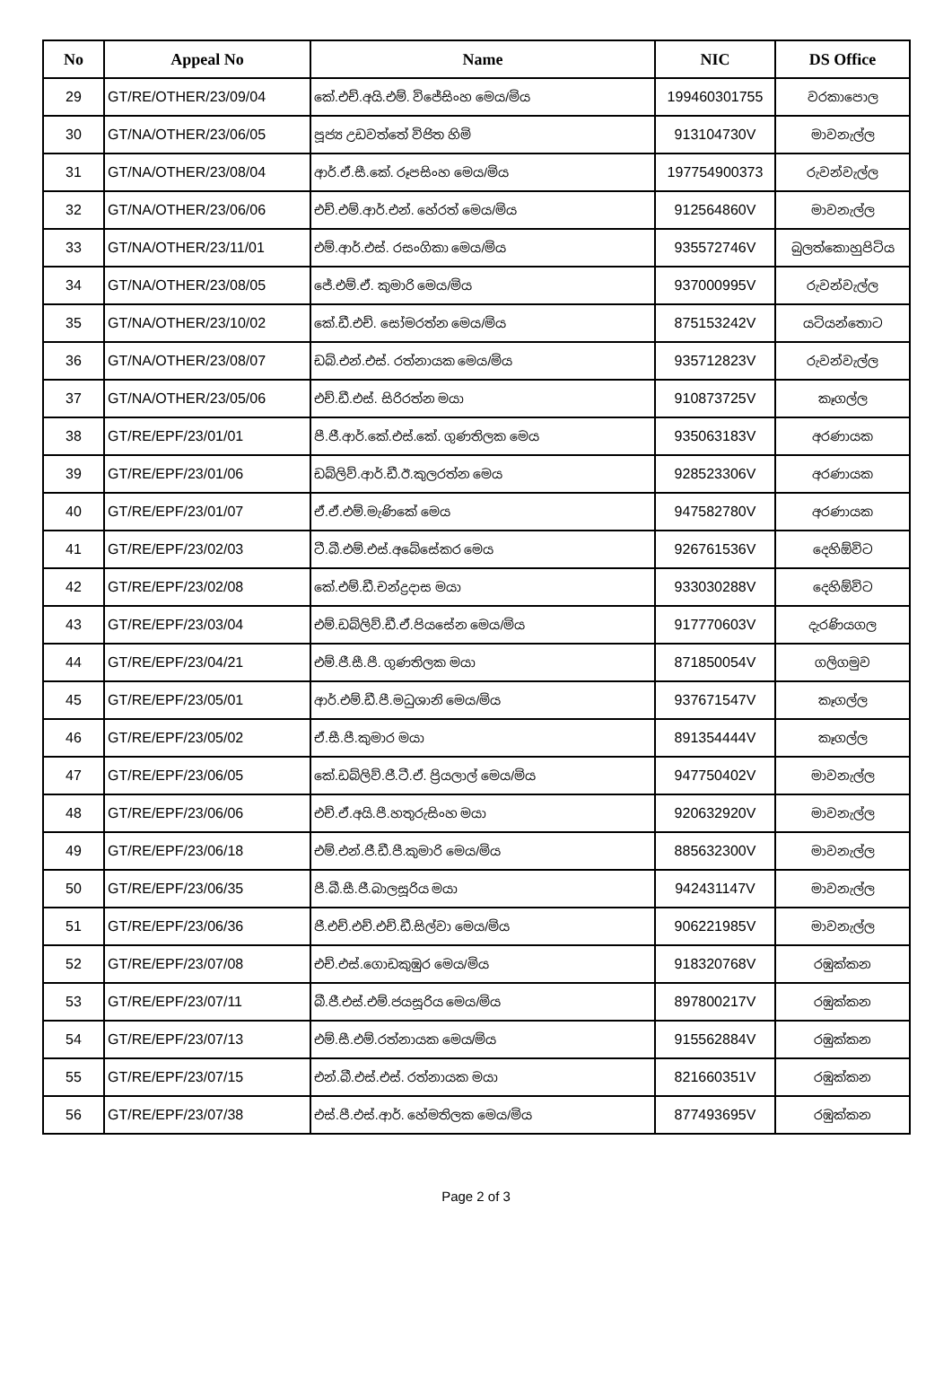| No | Appeal No | Name | NIC | DS Office |
| --- | --- | --- | --- | --- |
| 29 | GT/RE/OTHER/23/09/04 | කේ.එච්.අයි.එම්. විජේසිංහ මෙය/මිය | 199460301755 | වරකාපොල |
| 30 | GT/NA/OTHER/23/06/05 | පූජ්‍ය උඩවත්තේ විජිත හිමි | 913104730V | මාවනැල්ල |
| 31 | GT/NA/OTHER/23/08/04 | ආර්.ඒ.සී.කේ. රූපසිංහ මෙය/මිය | 197754900373 | රුවන්වැල්ල |
| 32 | GT/NA/OTHER/23/06/06 | එච්.එම්.ආර්.එන්. හේරත් මෙය/මිය | 912564860V | මාවනැල්ල |
| 33 | GT/NA/OTHER/23/11/01 | එම්.ආර්.එස්. රසංගිකා මෙය/මිය | 935572746V | බුලත්කොහුපිටිය |
| 34 | GT/NA/OTHER/23/08/05 | ජේ.එම්.ඒ. කුමාරි මෙය/මිය | 937000995V | රුවන්වැල්ල |
| 35 | GT/NA/OTHER/23/10/02 | කේ.ඩී.එච්. සෝමරත්න මෙය/මිය | 875153242V | යටියන්තොට |
| 36 | GT/NA/OTHER/23/08/07 | ඩබ්.එන්.එස්. රත්නායක මෙය/මිය | 935712823V | රුවන්වැල්ල |
| 37 | GT/NA/OTHER/23/05/06 | එච්.ඩී.එස්. සිරිරත්න මයා | 910873725V | කෑගල්ල |
| 38 | GT/RE/EPF/23/01/01 | පී.ජී.ආර්.කේ.එස්.කේ. ගුණතිලක මෙය | 935063183V | අරණායක |
| 39 | GT/RE/EPF/23/01/06 | ඩබ්ලිව්.ආර්.ඩී.ඊ.කුලරත්න මෙය | 928523306V | අරණායක |
| 40 | GT/RE/EPF/23/01/07 | ඒ.ඒ.එම්.මැණිකේ මෙය | 947582780V | අරණායක |
| 41 | GT/RE/EPF/23/02/03 | ටී.බී.එම්.එස්.අබේසේකර මෙය | 926761536V | දෙහිඕවිට |
| 42 | GT/RE/EPF/23/02/08 | කේ.එම්.ඩී.චන්ද්‍රදාස මයා | 933030288V | දෙහිඕවිට |
| 43 | GT/RE/EPF/23/03/04 | එම්.ඩබ්ලිව්.ඩී.ඒ.පියසේන මෙය/මිය | 917770603V | දැරණියගල |
| 44 | GT/RE/EPF/23/04/21 | එම්.ජී.සී.පී. ගුණතිලක මයා | 871850054V | ගලිගමුව |
| 45 | GT/RE/EPF/23/05/01 | ආර්.එම්.ඩී.පී.මධුශානි මෙය/මිය | 937671547V | කෑගල්ල |
| 46 | GT/RE/EPF/23/05/02 | ඒ.සී.පී.කුමාර මයා | 891354444V | කෑගල්ල |
| 47 | GT/RE/EPF/23/06/05 | කේ.ඩබ්ලිව්.ජී.ටී.ඒ. ප්‍රියලාල් මෙය/මිය | 947750402V | මාවනැල්ල |
| 48 | GT/RE/EPF/23/06/06 | එච්.ඒ.අයි.පී.හතුරුසිංහ මයා | 920632920V | මාවනැල්ල |
| 49 | GT/RE/EPF/23/06/18 | එම්.එන්.ජී.ඩී.පී.කුමාරි මෙය/මිය | 885632300V | මාවනැල්ල |
| 50 | GT/RE/EPF/23/06/35 | පී.බී.සී.ජී.බාලසූරිය මයා | 942431147V | මාවනැල්ල |
| 51 | GT/RE/EPF/23/06/36 | ජී.එච්.එච්.එච්.ඩී.සිල්වා මෙය/මිය | 906221985V | මාවනැල්ල |
| 52 | GT/RE/EPF/23/07/08 | එච්.එස්.ගොඩකුඹුර මෙය/මිය | 918320768V | රඹුක්කන |
| 53 | GT/RE/EPF/23/07/11 | බී.ජී.එස්.එම්.ජයසූරිය මෙය/මිය | 897800217V | රඹුක්කන |
| 54 | GT/RE/EPF/23/07/13 | එම්.සී.එම්.රත්නායක මෙය/මිය | 915562884V | රඹුක්කන |
| 55 | GT/RE/EPF/23/07/15 | එන්.බී.එස්.එස්. රත්නායක මයා | 821660351V | රඹුක්කන |
| 56 | GT/RE/EPF/23/07/38 | එස්.පී.එස්.ආර්. හේමතිලක මෙය/මිය | 877493695V | රඹුක්කන |
Page 2 of 3